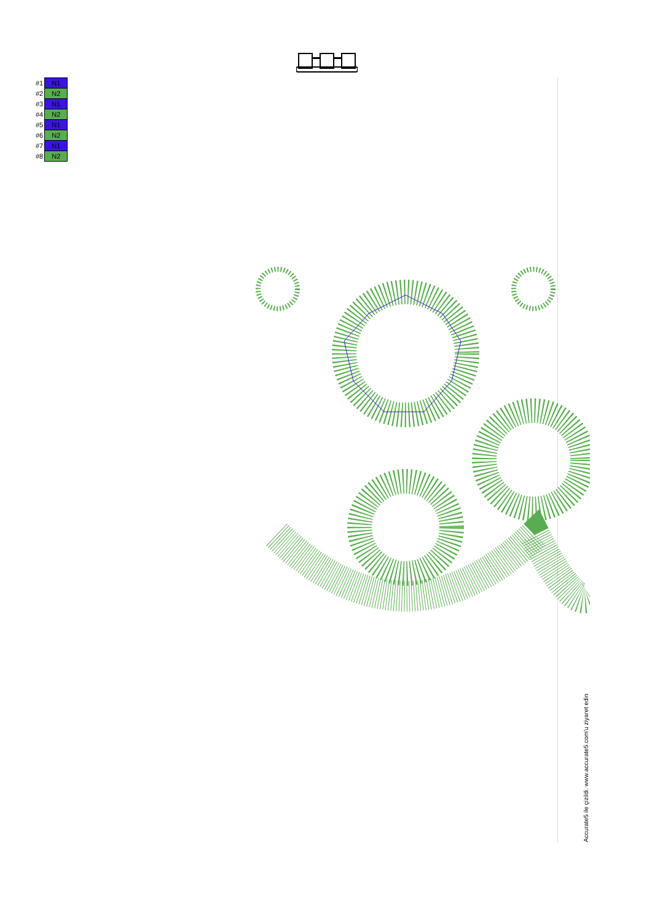| #1 | N1 |
| #2 | N2 |
| #3 | N1 |
| #4 | N2 |
| #5 | N1 |
| #6 | N2 |
| #7 | N1 |
| #8 | N2 |
Accurate5 ile çizildi. www.accurate5.com'u ziyaret edin